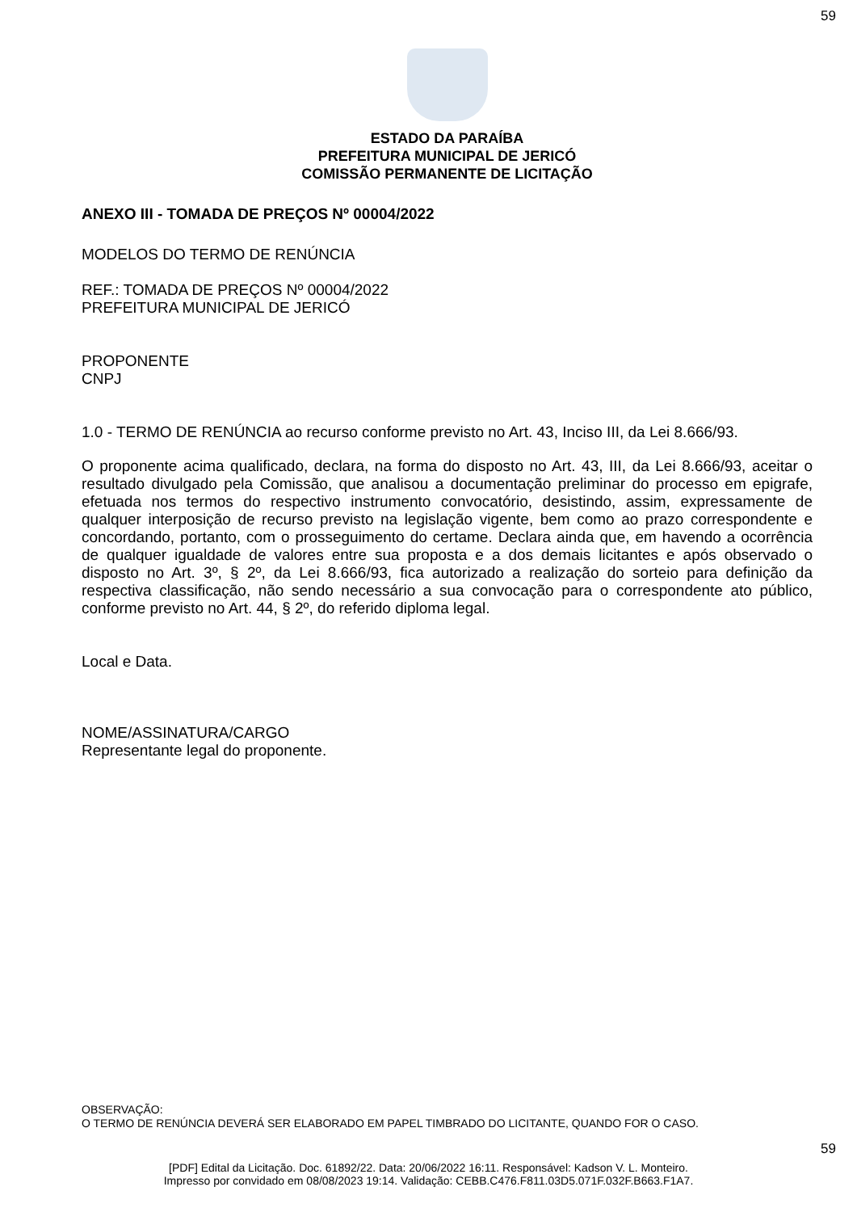59
ESTADO DA PARAÍBA
PREFEITURA MUNICIPAL DE JERICÓ
COMISSÃO PERMANENTE DE LICITAÇÃO
ANEXO III - TOMADA DE PREÇOS Nº 00004/2022
MODELOS DO TERMO DE RENÚNCIA
REF.: TOMADA DE PREÇOS Nº 00004/2022
PREFEITURA MUNICIPAL DE JERICÓ
PROPONENTE
CNPJ
1.0 - TERMO DE RENÚNCIA ao recurso conforme previsto no Art. 43, Inciso III, da Lei 8.666/93.
O proponente acima qualificado, declara, na forma do disposto no Art. 43, III, da Lei 8.666/93, aceitar o resultado divulgado pela Comissão, que analisou a documentação preliminar do processo em epigrafe, efetuada nos termos do respectivo instrumento convocatório, desistindo, assim, expressamente de qualquer interposição de recurso previsto na legislação vigente, bem como ao prazo correspondente e concordando, portanto, com o prosseguimento do certame. Declara ainda que, em havendo a ocorrência de qualquer igualdade de valores entre sua proposta e a dos demais licitantes e após observado o disposto no Art. 3º, § 2º, da Lei 8.666/93, fica autorizado a realização do sorteio para definição da respectiva classificação, não sendo necessário a sua convocação para o correspondente ato público, conforme previsto no Art. 44, § 2º, do referido diploma legal.
Local e Data.
NOME/ASSINATURA/CARGO
Representante legal do proponente.
OBSERVAÇÃO:
O TERMO DE RENÚNCIA DEVERÁ SER ELABORADO EM PAPEL TIMBRADO DO LICITANTE, QUANDO FOR O CASO.
59
[PDF] Edital da Licitação. Doc. 61892/22. Data: 20/06/2022 16:11. Responsável: Kadson V. L. Monteiro.
Impresso por convidado em 08/08/2023 19:14. Validação: CEBB.C476.F811.03D5.071F.032F.B663.F1A7.